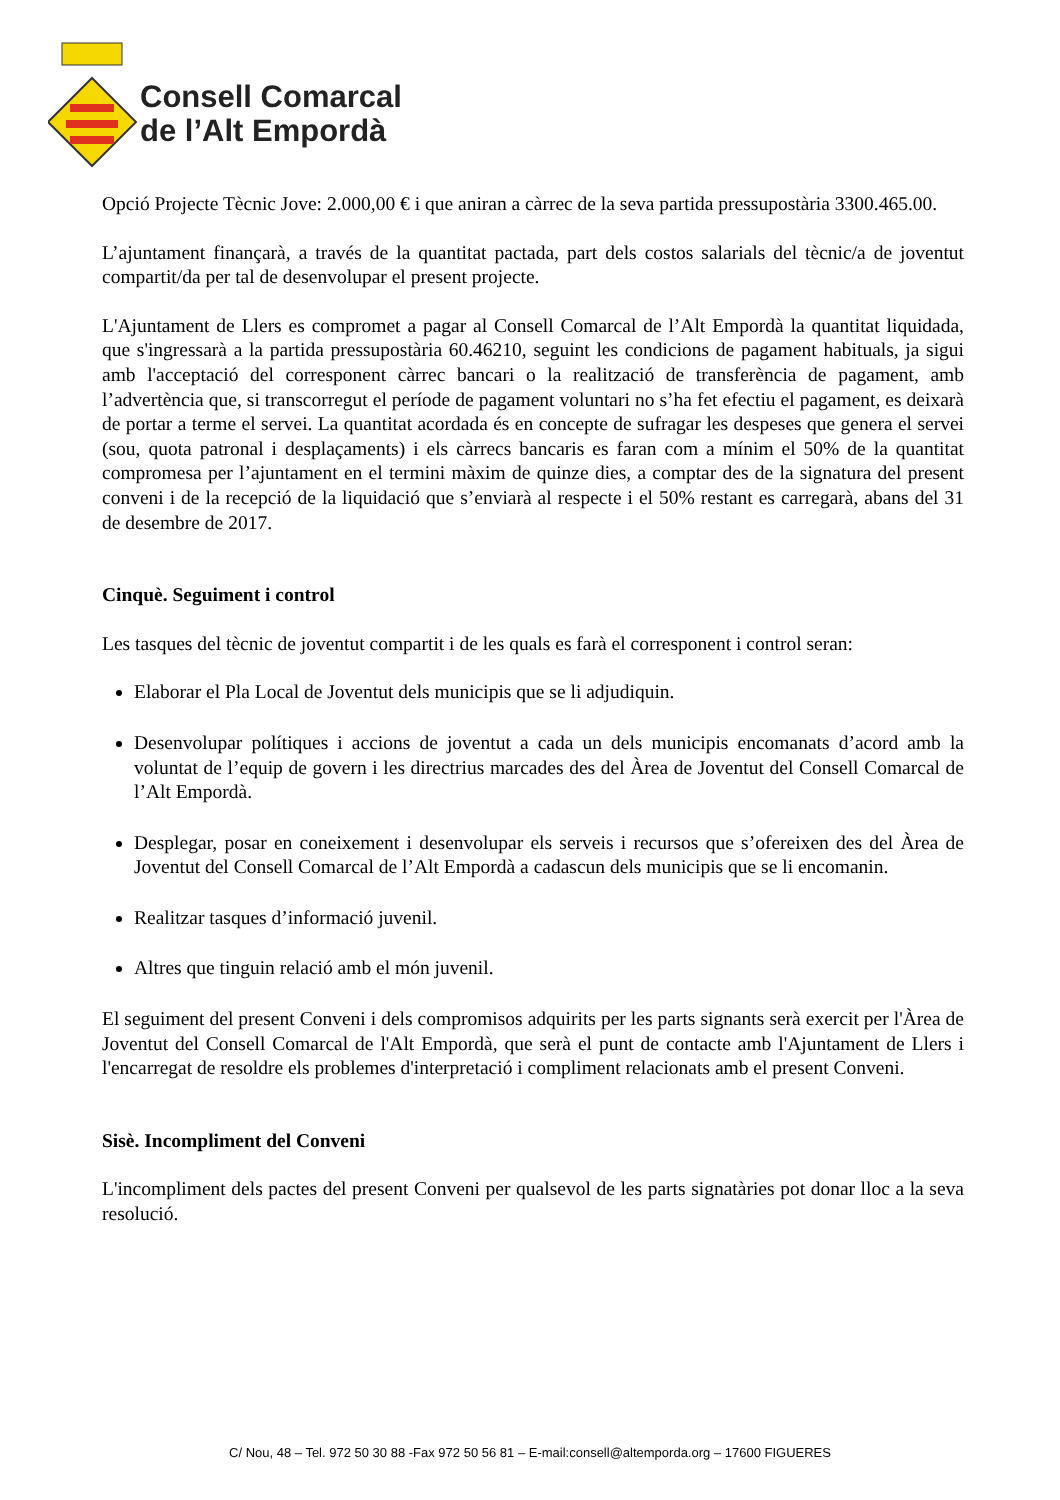Consell Comarcal
de l’Alt Empordà
Opció Projecte Tècnic Jove: 2.000,00 € i que aniran a càrrec de la seva partida pressupostària 3300.465.00.
L’ajuntament finançarà, a través de la quantitat pactada, part dels costos salarials del tècnic/a de joventut compartit/da per tal de desenvolupar el present projecte.
L'Ajuntament de Llers es compromet a pagar al Consell Comarcal de l’Alt Empordà la quantitat liquidada, que s'ingressarà a la partida pressupostària 60.46210, seguint les condicions de pagament habituals, ja sigui amb l'acceptació del corresponent càrrec bancari o la realització de transferència de pagament, amb l’advertència que, si transcorregut el període de pagament voluntari no s’ha fet efectiu el pagament, es deixarà de portar a terme el servei. La quantitat acordada és en concepte de sufragar les despeses que genera el servei (sou, quota patronal i desplaçaments) i els càrrecs bancaris es faran com a mínim el 50% de la quantitat compromesa per l’ajuntament en el termini màxim de quinze dies, a comptar des de la signatura del present conveni i de la recepció de la liquidació que s’enviarà al respecte i el 50% restant es carregarà, abans del 31 de desembre de 2017.
Cinquè. Seguiment i control
Les tasques del tècnic de joventut compartit i de les quals es farà el corresponent i control seran:
Elaborar el Pla Local de Joventut dels municipis que se li adjudiquin.
Desenvolupar polítiques i accions de joventut a cada un dels municipis encomanats d’acord amb la voluntat de l’equip de govern i les directrius marcades des del Àrea de Joventut del Consell Comarcal de l’Alt Empordà.
Desplegar, posar en coneixement i desenvolupar els serveis i recursos que s’ofereixen des del Àrea de Joventut del Consell Comarcal de l’Alt Empordà a cadascun dels municipis que se li encomanin.
Realitzar tasques d’informació juvenil.
Altres que tinguin relació amb el món juvenil.
El seguiment del present Conveni i dels compromisos adquirits per les parts signants serà exercit per l'Àrea de Joventut del Consell Comarcal de l'Alt Empordà, que serà el punt de contacte amb l'Ajuntament de Llers i l'encarregat de resoldre els problemes d'interpretació i compliment relacionats amb el present Conveni.
Sisè. Incompliment del Conveni
L'incompliment dels pactes del present Conveni per qualsevol de les parts signatàries pot donar lloc a la seva resolució.
C/ Nou, 48 – Tel. 972 50 30 88 -Fax 972 50 56 81 – E-mail:consell@altemporda.org – 17600 FIGUERES